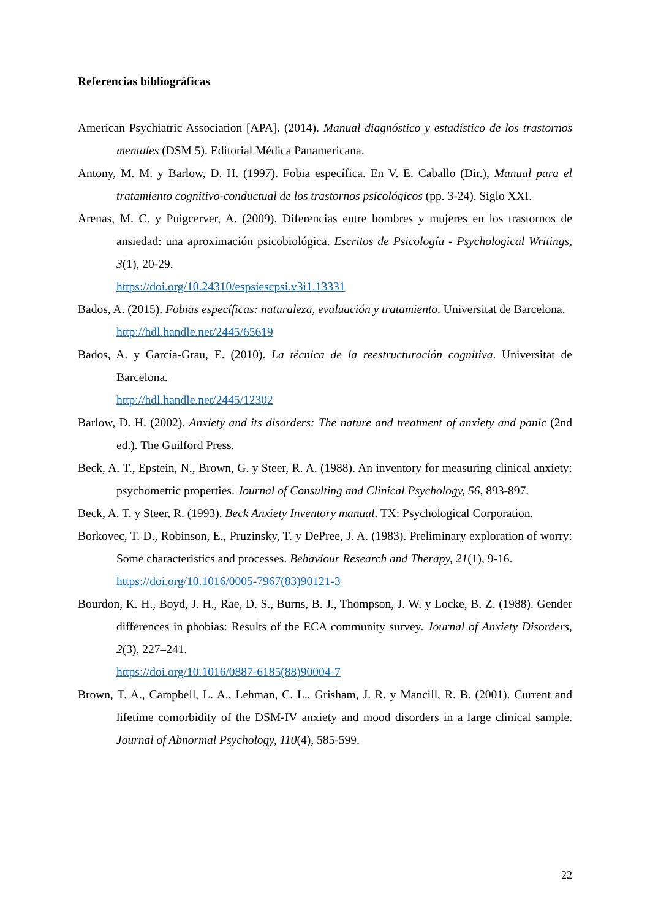Referencias bibliográficas
American Psychiatric Association [APA]. (2014). Manual diagnóstico y estadístico de los trastornos mentales (DSM 5). Editorial Médica Panamericana.
Antony, M. M. y Barlow, D. H. (1997). Fobia específica. En V. E. Caballo (Dir.), Manual para el tratamiento cognitivo-conductual de los trastornos psicológicos (pp. 3-24). Siglo XXI.
Arenas, M. C. y Puigcerver, A. (2009). Diferencias entre hombres y mujeres en los trastornos de ansiedad: una aproximación psicobiológica. Escritos de Psicología - Psychological Writings, 3(1), 20-29.
https://doi.org/10.24310/espsiescpsi.v3i1.13331
Bados, A. (2015). Fobias específicas: naturaleza, evaluación y tratamiento. Universitat de Barcelona.
http://hdl.handle.net/2445/65619
Bados, A. y García-Grau, E. (2010). La técnica de la reestructuración cognitiva. Universitat de Barcelona.
http://hdl.handle.net/2445/12302
Barlow, D. H. (2002). Anxiety and its disorders: The nature and treatment of anxiety and panic (2nd ed.). The Guilford Press.
Beck, A. T., Epstein, N., Brown, G. y Steer, R. A. (1988). An inventory for measuring clinical anxiety: psychometric properties. Journal of Consulting and Clinical Psychology, 56, 893-897.
Beck, A. T. y Steer, R. (1993). Beck Anxiety Inventory manual. TX: Psychological Corporation.
Borkovec, T. D., Robinson, E., Pruzinsky, T. y DePree, J. A. (1983). Preliminary exploration of worry: Some characteristics and processes. Behaviour Research and Therapy, 21(1), 9-16.
https://doi.org/10.1016/0005-7967(83)90121-3
Bourdon, K. H., Boyd, J. H., Rae, D. S., Burns, B. J., Thompson, J. W. y Locke, B. Z. (1988). Gender differences in phobias: Results of the ECA community survey. Journal of Anxiety Disorders, 2(3), 227–241.
https://doi.org/10.1016/0887-6185(88)90004-7
Brown, T. A., Campbell, L. A., Lehman, C. L., Grisham, J. R. y Mancill, R. B. (2001). Current and lifetime comorbidity of the DSM-IV anxiety and mood disorders in a large clinical sample. Journal of Abnormal Psychology, 110(4), 585-599.
22